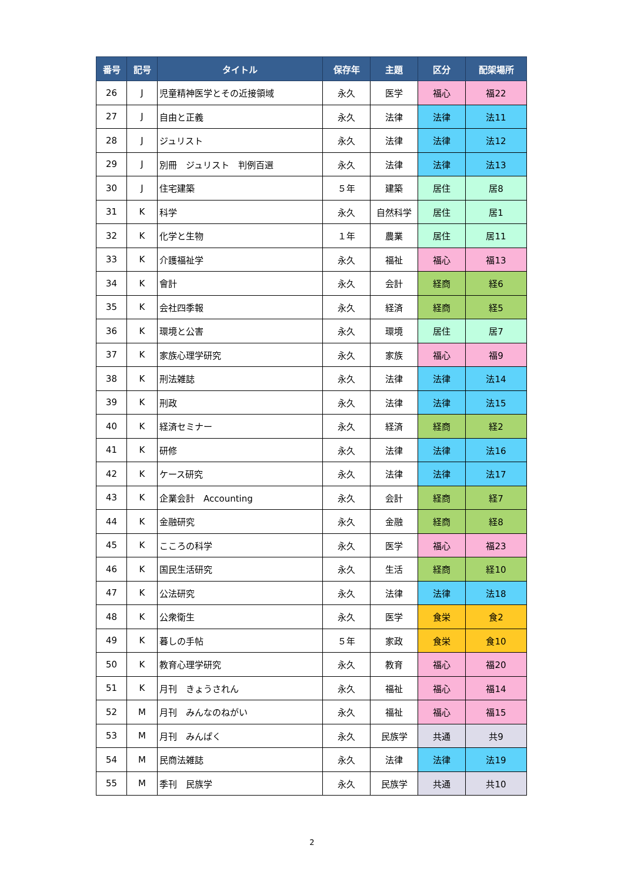| 番号 | 記号 | タイトル | 保存年 | 主題 | 区分 | 配架場所 |
| --- | --- | --- | --- | --- | --- | --- |
| 26 | J | 児童精神医学とその近接領域 | 永久 | 医学 | 福心 | 福22 |
| 27 | J | 自由と正義 | 永久 | 法律 | 法律 | 法11 |
| 28 | J | ジュリスト | 永久 | 法律 | 法律 | 法12 |
| 29 | J | 別冊 ジュリスト 判例百選 | 永久 | 法律 | 法律 | 法13 |
| 30 | J | 住宅建築 | ５年 | 建築 | 居住 | 居8 |
| 31 | K | 科学 | 永久 | 自然科学 | 居住 | 居1 |
| 32 | K | 化学と生物 | １年 | 農業 | 居住 | 居11 |
| 33 | K | 介護福祉学 | 永久 | 福祉 | 福心 | 福13 |
| 34 | K | 會計 | 永久 | 会計 | 経商 | 経6 |
| 35 | K | 会社四季報 | 永久 | 経済 | 経商 | 経5 |
| 36 | K | 環境と公害 | 永久 | 環境 | 居住 | 居7 |
| 37 | K | 家族心理学研究 | 永久 | 家族 | 福心 | 福9 |
| 38 | K | 刑法雑誌 | 永久 | 法律 | 法律 | 法14 |
| 39 | K | 刑政 | 永久 | 法律 | 法律 | 法15 |
| 40 | K | 経済セミナー | 永久 | 経済 | 経商 | 経2 |
| 41 | K | 研修 | 永久 | 法律 | 法律 | 法16 |
| 42 | K | ケース研究 | 永久 | 法律 | 法律 | 法17 |
| 43 | K | 企業会計 Accounting | 永久 | 会計 | 経商 | 経7 |
| 44 | K | 金融研究 | 永久 | 金融 | 経商 | 経8 |
| 45 | K | こころの科学 | 永久 | 医学 | 福心 | 福23 |
| 46 | K | 国民生活研究 | 永久 | 生活 | 経商 | 経10 |
| 47 | K | 公法研究 | 永久 | 法律 | 法律 | 法18 |
| 48 | K | 公衆衛生 | 永久 | 医学 | 食栄 | 食2 |
| 49 | K | 暮しの手帖 | ５年 | 家政 | 食栄 | 食10 |
| 50 | K | 教育心理学研究 | 永久 | 教育 | 福心 | 福20 |
| 51 | K | 月刊 きょうされん | 永久 | 福祉 | 福心 | 福14 |
| 52 | M | 月刊 みんなのねがい | 永久 | 福祉 | 福心 | 福15 |
| 53 | M | 月刊 みんぱく | 永久 | 民族学 | 共通 | 共9 |
| 54 | M | 民商法雑誌 | 永久 | 法律 | 法律 | 法19 |
| 55 | M | 季刊 民族学 | 永久 | 民族学 | 共通 | 共10 |
2